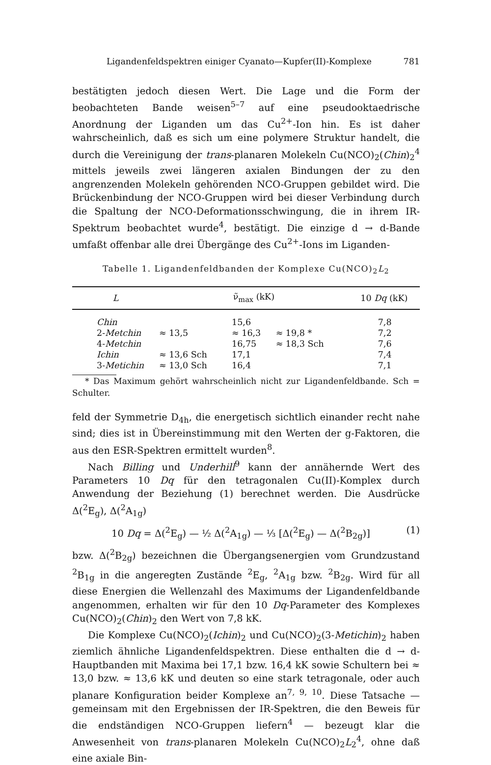Ligandenfeldspektren einiger Cyanato—Kupfer(II)-Komplexe 781
bestätigten jedoch diesen Wert. Die Lage und die Form der beobachteten Bande weisen<sup>5–7</sup> auf eine pseudooktaedrische Anordnung der Liganden um das Cu<sup>2+</sup>-Ion hin. Es ist daher wahrscheinlich, daß es sich um eine polymere Struktur handelt, die durch die Vereinigung der trans-planaren Molekeln Cu(NCO)<sub>2</sub>(Chin)<sub>2</sub><sup>4</sup> mittels jeweils zwei längeren axialen Bindungen der zu den angrenzenden Molekeln gehörenden NCO-Gruppen gebildet wird. Die Brückenbindung der NCO-Gruppen wird bei dieser Verbindung durch die Spaltung der NCO-Deformationsschwingung, die in ihrem IR-Spektrum beobachtet wurde<sup>4</sup>, bestätigt. Die einzige d → d-Bande umfaßt offenbar alle drei Übergänge des Cu<sup>2+</sup>-Ions im Liganden-
Tabelle 1. Ligandenfeldbanden der Komplexe Cu(NCO)<sub>2</sub>L<sub>2</sub>
| L | ν̃<sub>max</sub> (kK) | | | 10 Dq (kK) |
| --- | --- | --- | --- | --- |
| Chin | | 15,6 | | 7,8 |
| 2- Metchin | ≈ 13,5 | ≈ 16,3 | ≈ 19,8 * | 7,2 |
| 4- Metchin | | 16,75 | ≈ 18,3 Sch | 7,6 |
| Ichin | ≈ 13,6 Sch | 17,1 | | 7,4 |
| 3- Metichin | ≈ 13,0 Sch | 16,4 | | 7,1 |
* Das Maximum gehört wahrscheinlich nicht zur Ligandenfeldbande. Sch = Schulter.
feld der Symmetrie D<sub>4h</sub>, die energetisch sichtlich einander recht nahe sind; dies ist in Übereinstimmung mit den Werten der g-Faktoren, die aus den ESR-Spektren ermittelt wurden<sup>8</sup>.
Nach Billing und Underhill<sup>9</sup> kann der annähernde Wert des Parameters 10 Dq für den tetragonalen Cu(II)-Komplex durch Anwendung der Beziehung (1) berechnet werden. Die Ausdrücke Δ(<sup>2</sup>E<sub>g</sub>), Δ(<sup>2</sup>A<sub>1g</sub>)
10 Dq = Δ(<sup>2</sup>E<sub>g</sub>) — ½ Δ(<sup>2</sup>A<sub>1g</sub>) — ⅓ [Δ(<sup>2</sup>E<sub>g</sub>) — Δ(<sup>2</sup>B<sub>2g</sub>)] (1)
bzw. Δ(<sup>2</sup>B<sub>2g</sub>) bezeichnen die Übergangsenergien vom Grundzustand <sup>2</sup>B<sub>1g</sub> in die angeregten Zustände <sup>2</sup>E<sub>g</sub>, <sup>2</sup>A<sub>1g</sub> bzw. <sup>2</sup>B<sub>2g</sub>. Wird für all diese Energien die Wellenzahl des Maximums der Ligandenfeldbande angenommen, erhalten wir für den 10 Dq-Parameter des Komplexes Cu(NCO)<sub>2</sub>(Chin)<sub>2</sub> den Wert von 7,8 kK.
Die Komplexe Cu(NCO)<sub>2</sub>(Ichin)<sub>2</sub> und Cu(NCO)<sub>2</sub>(3-Metichin)<sub>2</sub> haben ziemlich ähnliche Ligandenfeldspektren. Diese enthalten die d → d-Hauptbanden mit Maxima bei 17,1 bzw. 16,4 kK sowie Schultern bei ≈ 13,0 bzw. ≈ 13,6 kK und deuten so eine stark tetragonale, oder auch planare Konfiguration beider Komplexe an<sup>7, 9, 10</sup>. Diese Tatsache — gemeinsam mit den Ergebnissen der IR-Spektren, die den Beweis für die endständigen NCO-Gruppen liefern<sup>4</sup> — bezeugt klar die Anwesenheit von trans-planaren Molekeln Cu(NCO)<sub>2</sub>L<sub>2</sub><sup>4</sup>, ohne daß eine axiale Bin-